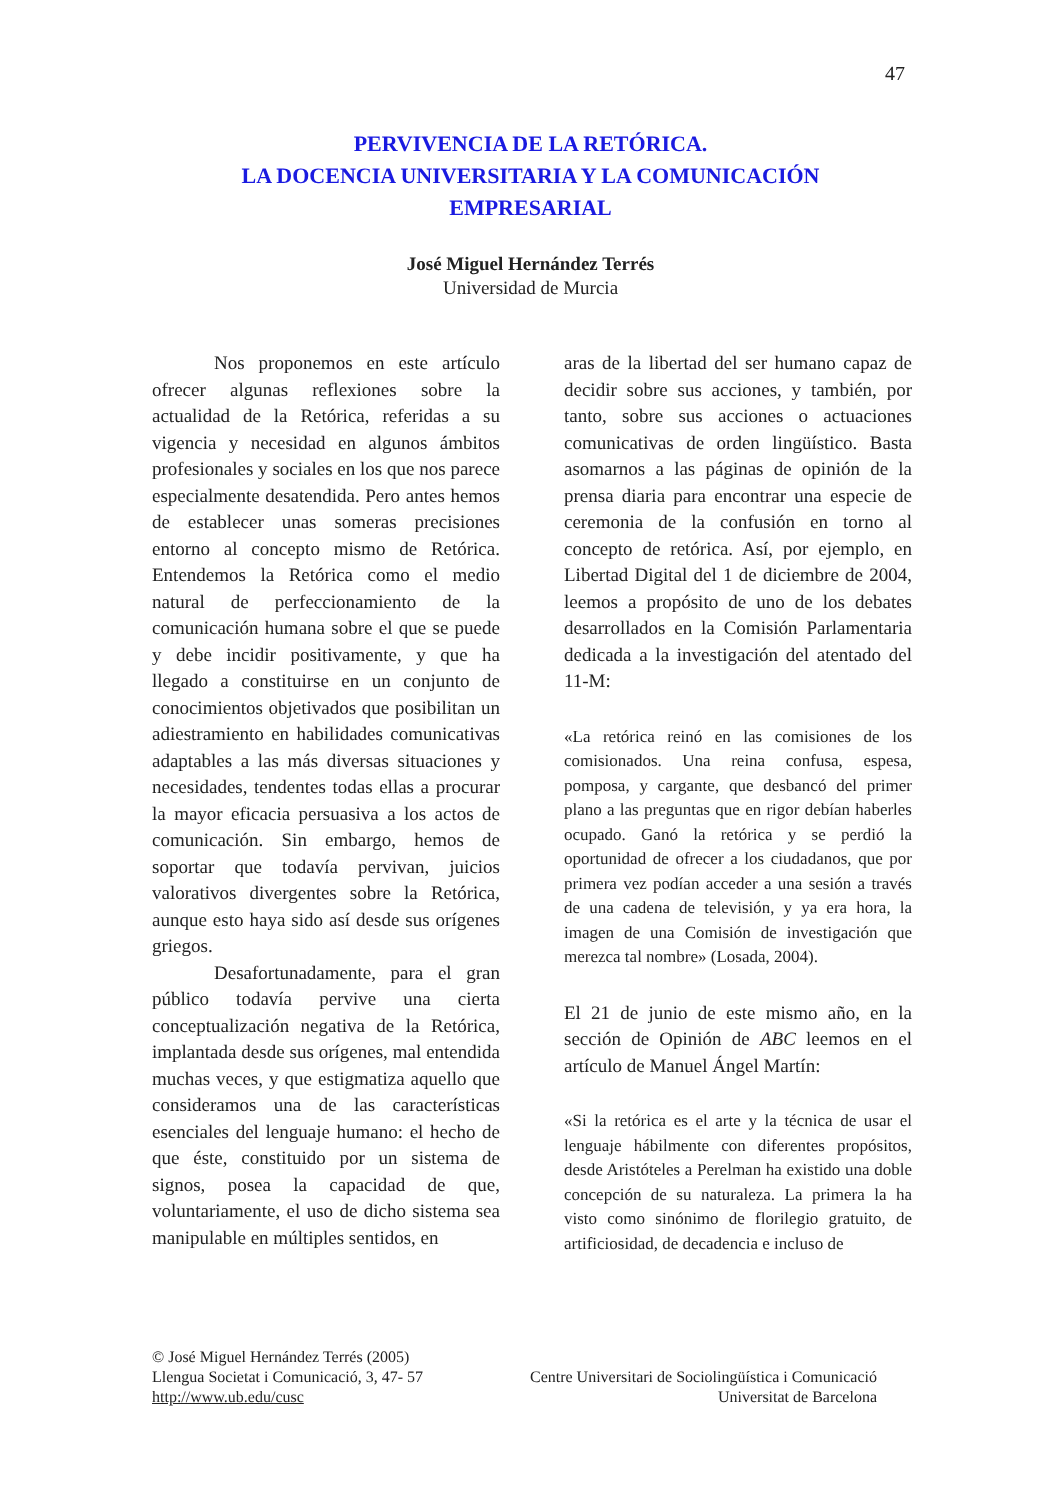47
PERVIVENCIA DE LA RETÓRICA.
LA DOCENCIA UNIVERSITARIA Y LA COMUNICACIÓN
EMPRESARIAL
José Miguel Hernández Terrés
Universidad de Murcia
Nos proponemos en este artículo ofrecer algunas reflexiones sobre la actualidad de la Retórica, referidas a su vigencia y necesidad en algunos ámbitos profesionales y sociales en los que nos parece especialmente desatendida. Pero antes hemos de establecer unas someras precisiones entorno al concepto mismo de Retórica. Entendemos la Retórica como el medio natural de perfeccionamiento de la comunicación humana sobre el que se puede y debe incidir positivamente, y que ha llegado a constituirse en un conjunto de conocimientos objetivados que posibilitan un adiestramiento en habilidades comunicativas adaptables a las más diversas situaciones y necesidades, tendentes todas ellas a procurar la mayor eficacia persuasiva a los actos de comunicación. Sin embargo, hemos de soportar que todavía pervivan, juicios valorativos divergentes sobre la Retórica, aunque esto haya sido así desde sus orígenes griegos.
Desafortunadamente, para el gran público todavía pervive una cierta conceptualización negativa de la Retórica, implantada desde sus orígenes, mal entendida muchas veces, y que estigmatiza aquello que consideramos una de las características esenciales del lenguaje humano: el hecho de que éste, constituido por un sistema de signos, posea la capacidad de que, voluntariamente, el uso de dicho sistema sea manipulable en múltiples sentidos, en
aras de la libertad del ser humano capaz de decidir sobre sus acciones, y también, por tanto, sobre sus acciones o actuaciones comunicativas de orden lingüístico. Basta asomarnos a las páginas de opinión de la prensa diaria para encontrar una especie de ceremonia de la confusión en torno al concepto de retórica. Así, por ejemplo, en Libertad Digital del 1 de diciembre de 2004, leemos a propósito de uno de los debates desarrollados en la Comisión Parlamentaria dedicada a la investigación del atentado del 11-M:
«La retórica reinó en las comisiones de los comisionados. Una reina confusa, espesa, pomposa, y cargante, que desbancó del primer plano a las preguntas que en rigor debían haberles ocupado. Ganó la retórica y se perdió la oportunidad de ofrecer a los ciudadanos, que por primera vez podían acceder a una sesión a través de una cadena de televisión, y ya era hora, la imagen de una Comisión de investigación que merezca tal nombre» (Losada, 2004).
El 21 de junio de este mismo año, en la sección de Opinión de ABC leemos en el artículo de Manuel Ángel Martín:
«Si la retórica es el arte y la técnica de usar el lenguaje hábilmente con diferentes propósitos, desde Aristóteles a Perelman ha existido una doble concepción de su naturaleza. La primera la ha visto como sinónimo de florilegio gratuito, de artificiosidad, de decadencia e incluso de
© José Miguel Hernández Terrés (2005)
Llengua Societat i Comunicació, 3, 47- 57 Centre Universitari de Sociolingüística i Comunicació
http://www.ub.edu/cusc Universitat de Barcelona